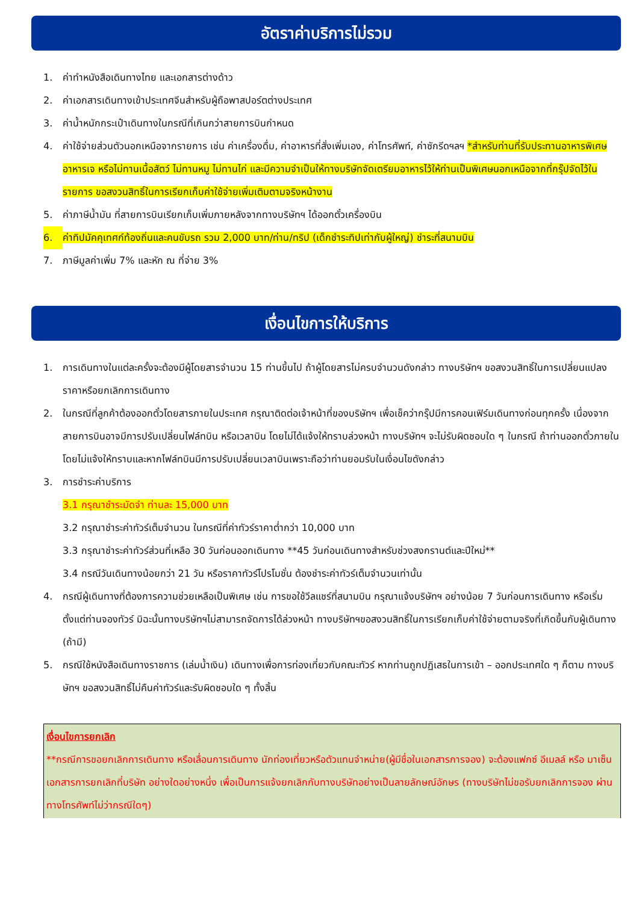อัตราค่าบริการไม่รวม
1. ค่าทำหนังสือเดินทางไทย และเอกสารต่างด้าว
2. ค่าเอกสารเดินทางเข้าประเทศจีนสำหรับผู้ถือพาสปอร์ตต่างประเทศ
3. ค่าน้ำหนักกระเป๋าเดินทางในกรณีที่เกินกว่าสายการบินกำหนด
4. ค่าใช้จ่ายส่วนตัวนอกเหนือจากรายการ เช่น ค่าเครื่องดื่ม, ค่าอาหารที่สั่งเพิ่มเอง, ค่าโทรศัพท์, ค่าซักรีดฯลฯ *สำหรับท่านที่รับประทานอาหารพิเศษ อาหารเจ หรือไม่ทานเนื้อสัตว์ ไม่ทานหมู ไม่ทานไก่ และมีความจำเป็นให้ทางบริษัทจัดเตรียมอาหารไว้ให้ท่านเป็นพิเศษนอกเหนือจากที่กรุ๊ปจัดไว้ในรายการ ขอสงวนสิทธิ์ในการเรียกเก็บค่าใช้จ่ายเพิ่มเติมตามจริงหน้างาน
5. ค่าภาษีน้ำมัน ที่สายการบินเรียกเก็บเพิ่มภายหลังจากทางบริษัทฯ ได้ออกตั๋วเครื่องบิน
6. ค่าทิปมัคคุเทศก์ท้องถิ่นและคนขับรถ รวม 2,000 บาท/ท่าน/ทริป (เด็กชำระทิปเท่ากับผู้ใหญ่) ชำระที่สนามบิน
7. ภาษีมูลค่าเพิ่ม 7% และหัก ณ ที่จ่าย 3%
เงื่อนไขการให้บริการ
1. การเดินทางในแต่ละครั้งจะต้องมีผู้โดยสารจำนวน 15 ท่านขึ้นไป ถ้าผู้โดยสารไม่ครบจำนวนดังกล่าว ทางบริษัทฯ ขอสงวนสิทธิ์ในการเปลี่ยนแปลงราคาหรือยกเลิกการเดินทาง
2. ในกรณีที่ลูกค้าต้องออกตั๋วโดยสารภายในประเทศ กรุณาติดต่อเจ้าหน้าที่ของบริษัทฯ เพื่อเช็คว่ากรุ๊ปมีการคอนเฟิร์มเดินทางก่อนทุกครั้ง เนื่องจากสายการบินอาจมีการปรับเปลี่ยนไฟล์ทบิน หรือเวลาบิน โดยไม่ได้แจ้งให้ทราบล่วงหน้า ทางบริษัทฯ จะไม่รับผิดชอบใด ๆ ในกรณี ถ้าท่านออกตั๋วภายในโดยไม่แจ้งให้ทราบและหากไฟล์ทบินมีการปรับเปลี่ยนเวลาบินเพราะถือว่าท่านยอมรับในเงื่อนไขดังกล่าว
3. การชำระค่าบริการ
3.1 กรุณาชำระมัดจำ ท่านละ 15,000 บาท
3.2 กรุณาชำระค่าทัวร์เต็มจำนวน ในกรณีที่ค่าทัวร์ราคาต่ำกว่า 10,000 บาท
3.3 กรุณาชำระค่าทัวร์ส่วนที่เหลือ 30 วันก่อนออกเดินทาง **45 วันก่อนเดินทางสำหรับช่วงสงกรานต์และปีใหม่**
3.4 กรณีวันเดินทางน้อยกว่า 21 วัน หรือราคาทัวร์โปรโมชั่น ต้องชำระค่าทัวร์เต็มจำนวนเท่านั้น
4. กรณีผู้เดินทางที่ต้องการความช่วยเหลือเป็นพิเศษ เช่น การขอใช้วีลแชร์ที่สนามบิน กรุณาแจ้งบริษัทฯ อย่างน้อย 7 วันก่อนการเดินทาง หรือเริ่มตั้งแต่ท่านจองทัวร์ มิฉะนั้นทางบริษัทฯไม่สามารถจัดการได้ล่วงหน้า ทางบริษัทฯขอสงวนสิทธิ์ในการเรียกเก็บค่าใช้จ่ายตามจริงที่เกิดขึ้นกับผู้เดินทาง (ถ้ามี)
5. กรณีใช้หนังสือเดินทางราชการ (เล่มน้ำเงิน) เดินทางเพื่อการท่องเที่ยวกับคณะทัวร์ หากท่านถูกปฏิเสธในการเข้า – ออกประเทศใด ๆ ก็ตาม ทางบริษัทฯ ขอสงวนสิทธิ์ไม่คืนค่าทัวร์และรับผิดชอบใด ๆ ทั้งสิ้น
เงื่อนไขการยกเลิก
**กรณีการขอยกเลิกการเดินทาง หรือเลื่อนการเดินทาง นักท่องเที่ยวหรือตัวแทนจำหน่าย(ผู้มีชื่อในเอกสารการจอง) จะต้องแฟกซ์ อีเมลล์ หรือ มาเซ็นเอกสารการยกเลิกที่บริษัท อย่างใดอย่างหนึ่ง เพื่อเป็นการแจ้งยกเลิกกับทางบริษัทอย่างเป็นลายลักษณ์อักษร (ทางบริษัทไม่ขอรับยกเลิกการจอง ผ่านทางโทรศัพท์ไม่ว่ากรณีใดๆ)